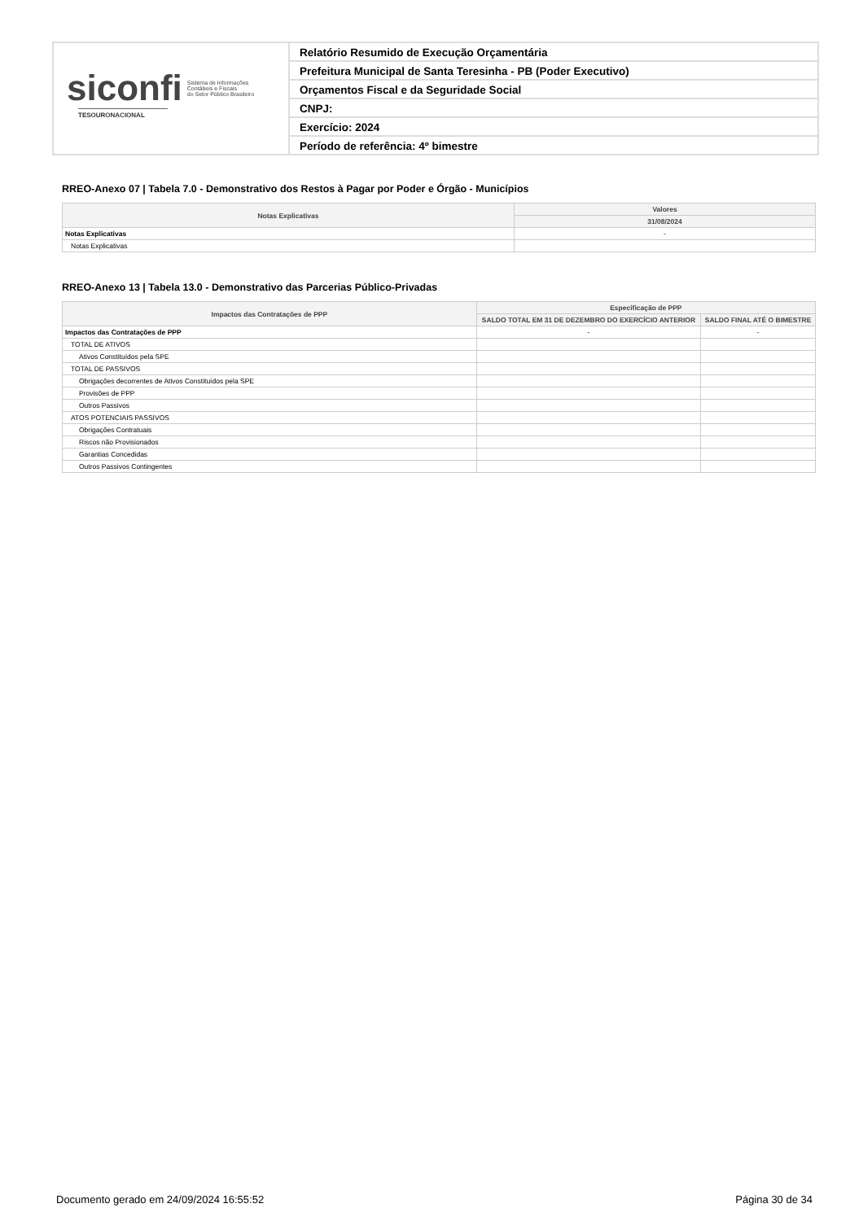siconfi Sistema de Informações
Contábeis e Fiscais
do Setor Público Brasileiro
TESOURONACIONAL
Relatório Resumido de Execução Orçamentária
Prefeitura Municipal de Santa Teresinha - PB (Poder Executivo)
Orçamentos Fiscal e da Seguridade Social
CNPJ:
Exercício: 2024
Período de referência: 4º bimestre
RREO-Anexo 07 | Tabela 7.0 - Demonstrativo dos Restos à Pagar por Poder e Órgão - Municípios
| Notas Explicativas | Valores |
| --- | --- |
| | 31/08/2024 |
| Notas Explicativas | - |
| Notas Explicativas | |
RREO-Anexo 13 | Tabela 13.0 - Demonstrativo das Parcerias Público-Privadas
| Impactos das Contratações de PPP | Especificação de PPP | |
| --- | --- | --- |
| | SALDO TOTAL EM 31 DE DEZEMBRO DO EXERCÍCIO ANTERIOR | SALDO FINAL ATÉ O BIMESTRE |
| Impactos das Contratações de PPP | - | - |
| TOTAL DE ATIVOS | | |
| Ativos Constituídos pela SPE | | |
| TOTAL DE PASSIVOS | | |
| Obrigações decorrentes de Ativos Constituídos pela SPE | | |
| Provisões de PPP | | |
| Outros Passivos | | |
| ATOS POTENCIAIS PASSIVOS | | |
| Obrigações Contratuais | | |
| Riscos não Provisionados | | |
| Garantias Concedidas | | |
| Outros Passivos Contingentes | | |
Documento gerado em 24/09/2024 16:55:52 Página 30 de 34